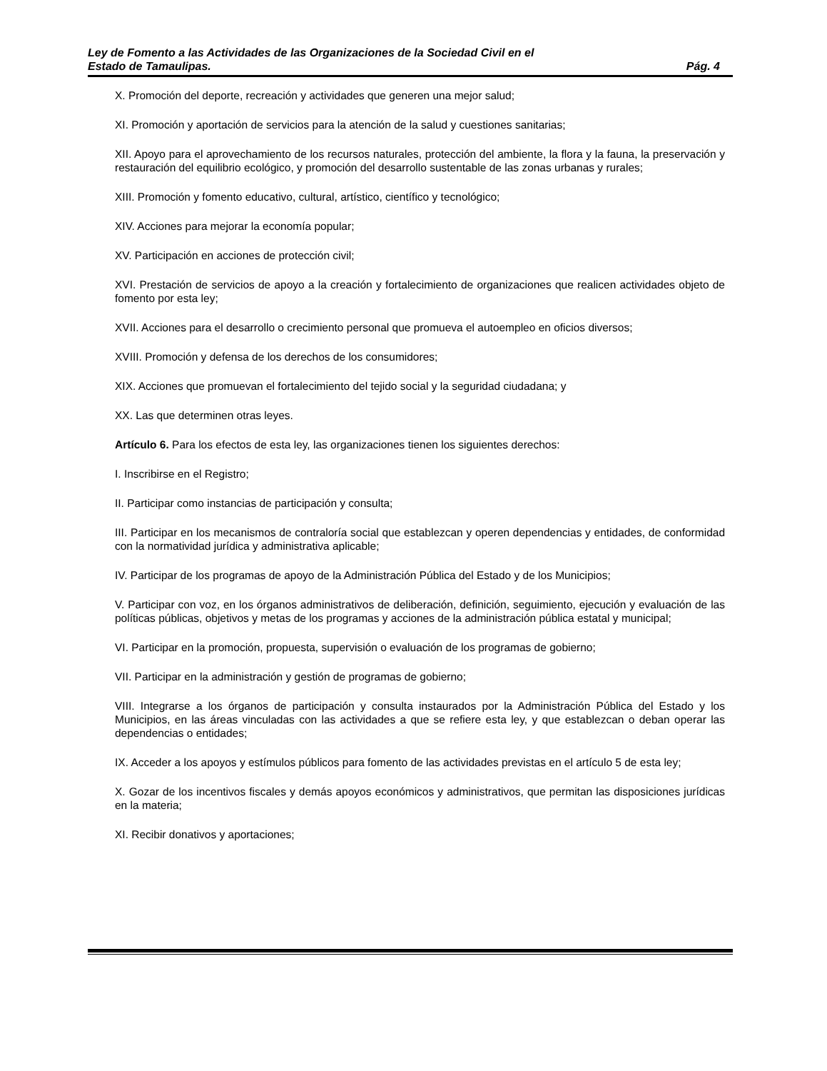Ley de Fomento a las Actividades de las Organizaciones de la Sociedad Civil en el
Estado de Tamaulipas. Pág. 4
X. Promoción del deporte, recreación y actividades que generen una mejor salud;
XI. Promoción y aportación de servicios para la atención de la salud y cuestiones sanitarias;
XII. Apoyo para el aprovechamiento de los recursos naturales, protección del ambiente, la flora y la fauna, la preservación y restauración del equilibrio ecológico, y promoción del desarrollo sustentable de las zonas urbanas y rurales;
XIII. Promoción y fomento educativo, cultural, artístico, científico y tecnológico;
XIV. Acciones para mejorar la economía popular;
XV. Participación en acciones de protección civil;
XVI. Prestación de servicios de apoyo a la creación y fortalecimiento de organizaciones que realicen actividades objeto de fomento por esta ley;
XVII. Acciones para el desarrollo o crecimiento personal que promueva el autoempleo en oficios diversos;
XVIII. Promoción y defensa de los derechos de los consumidores;
XIX. Acciones que promuevan el fortalecimiento del tejido social y la seguridad ciudadana; y
XX. Las que determinen otras leyes.
Artículo 6. Para los efectos de esta ley, las organizaciones tienen los siguientes derechos:
I. Inscribirse en el Registro;
II. Participar como instancias de participación y consulta;
III. Participar en los mecanismos de contraloría social que establezcan y operen dependencias y entidades, de conformidad con la normatividad jurídica y administrativa aplicable;
IV. Participar de los programas de apoyo de la Administración Pública del Estado y de los Municipios;
V. Participar con voz, en los órganos administrativos de deliberación, definición, seguimiento, ejecución y evaluación de las políticas públicas, objetivos y metas de los programas y acciones de la administración pública estatal y municipal;
VI. Participar en la promoción, propuesta, supervisión o evaluación de los programas de gobierno;
VII. Participar en la administración y gestión de programas de gobierno;
VIII. Integrarse a los órganos de participación y consulta instaurados por la Administración Pública del Estado y los Municipios, en las áreas vinculadas con las actividades a que se refiere esta ley, y que establezcan o deban operar las dependencias o entidades;
IX. Acceder a los apoyos y estímulos públicos para fomento de las actividades previstas en el artículo 5 de esta ley;
X. Gozar de los incentivos fiscales y demás apoyos económicos y administrativos, que permitan las disposiciones jurídicas en la materia;
XI. Recibir donativos y aportaciones;